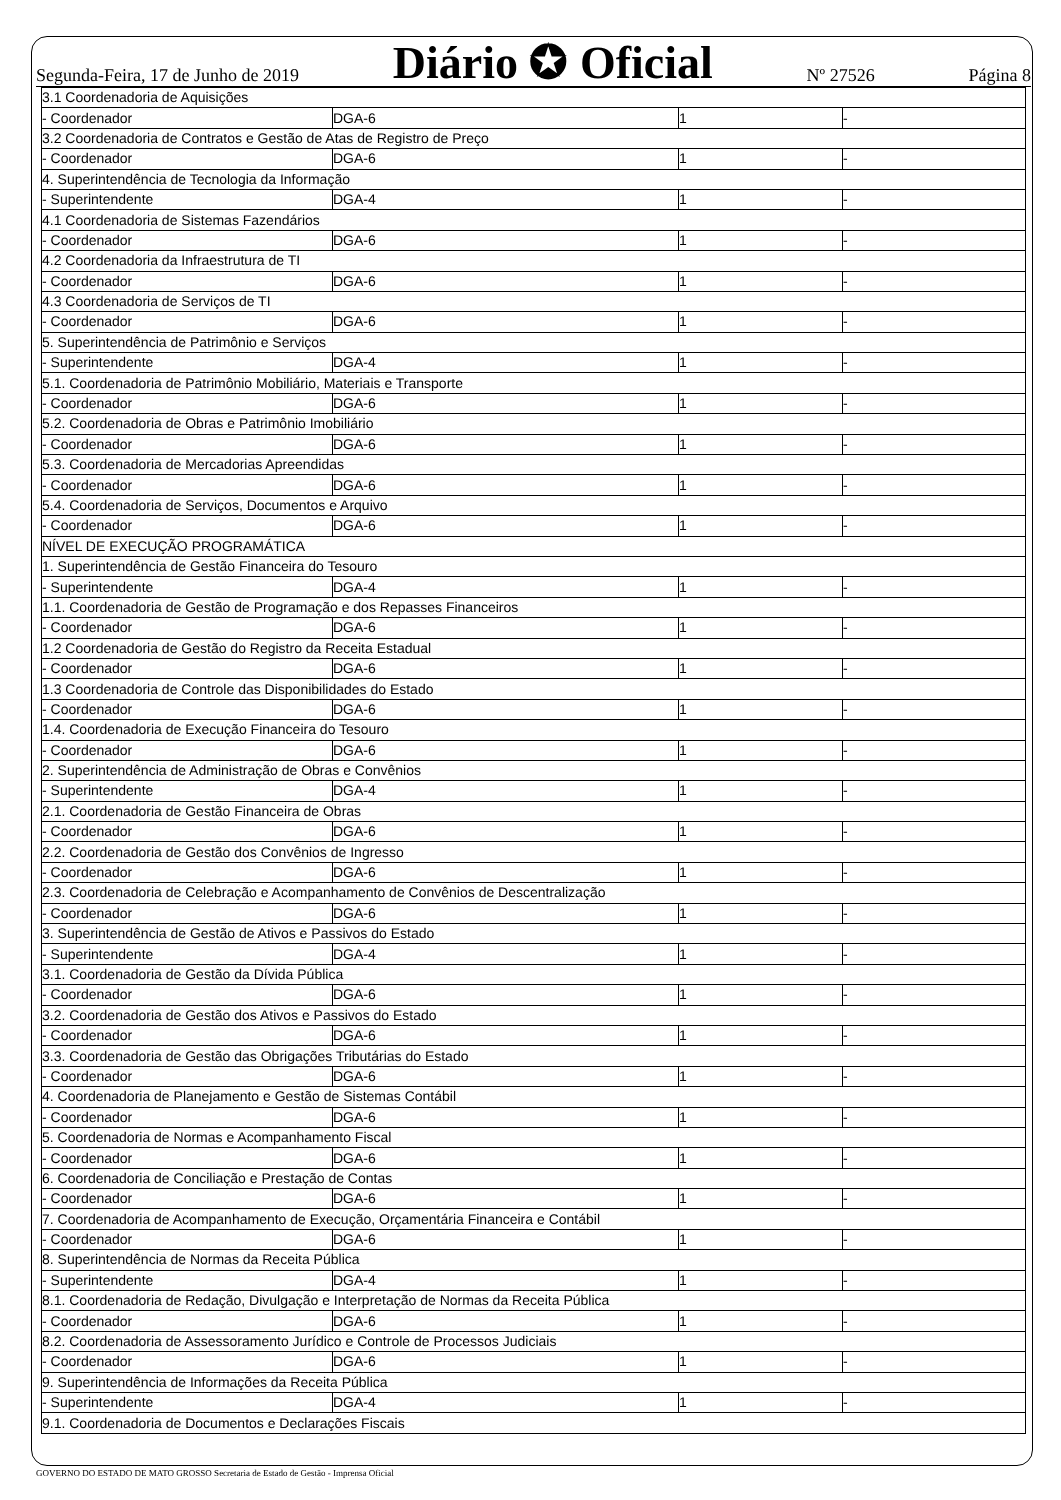Segunda-Feira, 17 de Junho de 2019 Diário ✪ Oficial Nº 27526 Página 8
| 3.1 Coordenadoria de Aquisições | | | |
| - Coordenador | DGA-6 | 1 | - |
| 3.2 Coordenadoria de Contratos e Gestão de Atas de Registro de Preço | | | |
| - Coordenador | DGA-6 | 1 | - |
| 4. Superintendência de Tecnologia da Informação | | | |
| - Superintendente | DGA-4 | 1 | - |
| 4.1 Coordenadoria de Sistemas Fazendários | | | |
| - Coordenador | DGA-6 | 1 | - |
| 4.2 Coordenadoria da Infraestrutura de TI | | | |
| - Coordenador | DGA-6 | 1 | - |
| 4.3 Coordenadoria de Serviços de TI | | | |
| - Coordenador | DGA-6 | 1 | - |
| 5. Superintendência de Patrimônio e Serviços | | | |
| - Superintendente | DGA-4 | 1 | - |
| 5.1. Coordenadoria de Patrimônio Mobiliário, Materiais e Transporte | | | |
| - Coordenador | DGA-6 | 1 | - |
| 5.2. Coordenadoria de Obras e Patrimônio Imobiliário | | | |
| - Coordenador | DGA-6 | 1 | - |
| 5.3. Coordenadoria de Mercadorias Apreendidas | | | |
| - Coordenador | DGA-6 | 1 | - |
| 5.4. Coordenadoria de Serviços, Documentos e Arquivo | | | |
| - Coordenador | DGA-6 | 1 | - |
| NÍVEL DE EXECUÇÃO PROGRAMÁTICA | | | |
| 1. Superintendência de Gestão Financeira do Tesouro | | | |
| - Superintendente | DGA-4 | 1 | - |
| 1.1. Coordenadoria de Gestão de Programação e dos Repasses Financeiros | | | |
| - Coordenador | DGA-6 | 1 | - |
| 1.2 Coordenadoria de Gestão do Registro da Receita Estadual | | | |
| - Coordenador | DGA-6 | 1 | - |
| 1.3 Coordenadoria de Controle das Disponibilidades do Estado | | | |
| - Coordenador | DGA-6 | 1 | - |
| 1.4. Coordenadoria de Execução Financeira do Tesouro | | | |
| - Coordenador | DGA-6 | 1 | - |
| 2. Superintendência de Administração de Obras e Convênios | | | |
| - Superintendente | DGA-4 | 1 | - |
| 2.1. Coordenadoria de Gestão Financeira de Obras | | | |
| - Coordenador | DGA-6 | 1 | - |
| 2.2. Coordenadoria de Gestão dos Convênios de Ingresso | | | |
| - Coordenador | DGA-6 | 1 | - |
| 2.3. Coordenadoria de Celebração e Acompanhamento de Convênios de Descentralização | | | |
| - Coordenador | DGA-6 | 1 | - |
| 3. Superintendência de Gestão de Ativos e Passivos do Estado | | | |
| - Superintendente | DGA-4 | 1 | - |
| 3.1. Coordenadoria de Gestão da Dívida Pública | | | |
| - Coordenador | DGA-6 | 1 | - |
| 3.2. Coordenadoria de Gestão dos Ativos e Passivos do Estado | | | |
| - Coordenador | DGA-6 | 1 | - |
| 3.3. Coordenadoria de Gestão das Obrigações Tributárias do Estado | | | |
| - Coordenador | DGA-6 | 1 | - |
| 4. Coordenadoria de Planejamento e Gestão de Sistemas Contábil | | | |
| - Coordenador | DGA-6 | 1 | - |
| 5. Coordenadoria de Normas e Acompanhamento Fiscal | | | |
| - Coordenador | DGA-6 | 1 | - |
| 6. Coordenadoria de Conciliação e Prestação de Contas | | | |
| - Coordenador | DGA-6 | 1 | - |
| 7. Coordenadoria de Acompanhamento de Execução, Orçamentária Financeira e Contábil | | | |
| - Coordenador | DGA-6 | 1 | - |
| 8. Superintendência de Normas da Receita Pública | | | |
| - Superintendente | DGA-4 | 1 | - |
| 8.1. Coordenadoria de Redação, Divulgação e Interpretação de Normas da Receita Pública | | | |
| - Coordenador | DGA-6 | 1 | - |
| 8.2. Coordenadoria de Assessoramento Jurídico e Controle de Processos Judiciais | | | |
| - Coordenador | DGA-6 | 1 | - |
| 9. Superintendência de Informações da Receita Pública | | | |
| - Superintendente | DGA-4 | 1 | - |
| 9.1. Coordenadoria de Documentos e Declarações Fiscais | | | |
GOVERNO DO ESTADO DE MATO GROSSO Secretaria de Estado de Gestão - Imprensa Oficial